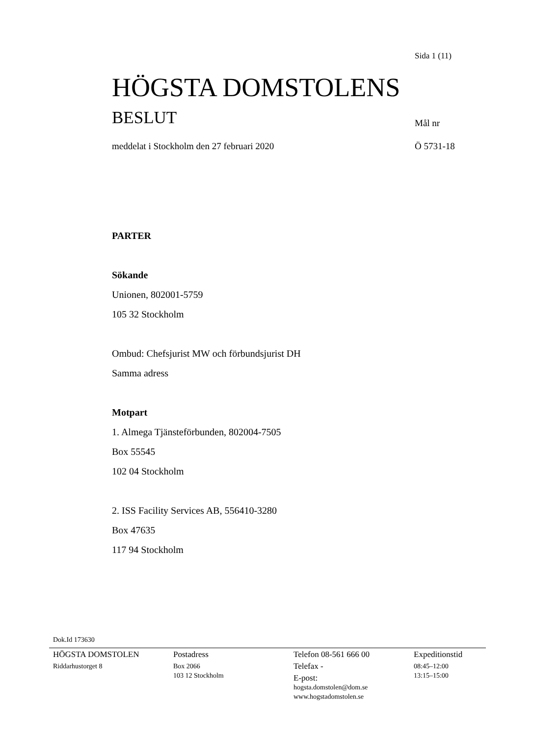Sida 1 (11)
HÖGSTA DOMSTOLENS
BESLUT Mål nr
meddelat i Stockholm den 27 februari 2020
Ö 5731-18
PARTER
Sökande
Unionen, 802001-5759
105 32 Stockholm
Ombud: Chefsjurist MW och förbundsjurist DH
Samma adress
Motpart
1. Almega Tjänsteförbunden, 802004-7505
Box 55545
102 04 Stockholm
2. ISS Facility Services AB, 556410-3280
Box 47635
117 94 Stockholm
Dok.Id 173630
HÖGSTA DOMSTOLEN
Riddarhustorget 8
Postadress
Box 2066
103 12 Stockholm
Telefon 08-561 666 00
Telefax -
E-post:
hogsta.domstolen@dom.se
www.hogstadomstolen.se
Expeditionstid
08:45–12:00
13:15–15:00